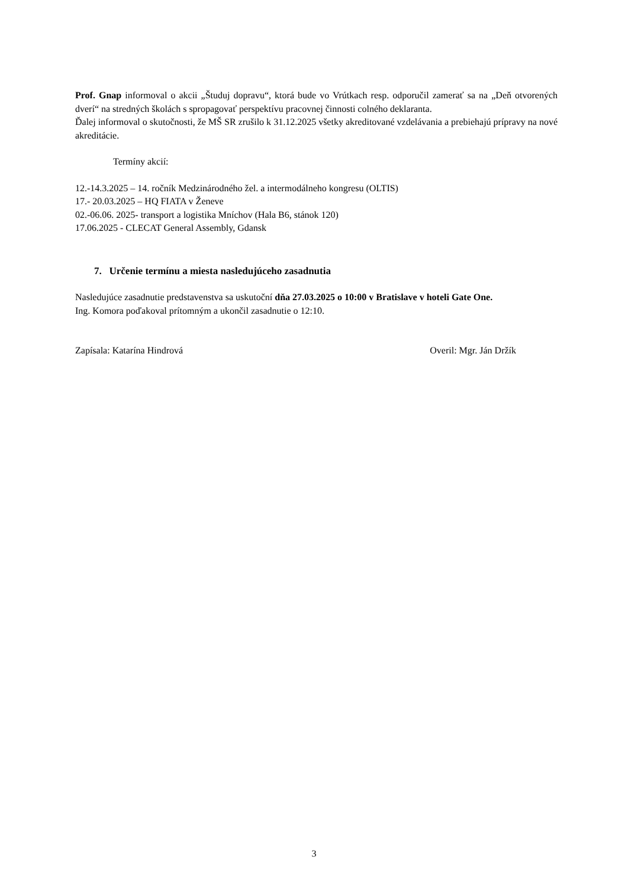Prof. Gnap informoval o akcii „Študuj dopravu“, ktorá bude vo Vrútkach resp. odporučil zamerať sa na „Deň otvorených dverí“ na stredných školách s spropagovať perspektívu pracovnej činnosti colného deklaranta.
Ďalej informoval o skutočnosti, že MŠ SR zrušilo k 31.12.2025 všetky akreditované vzdelávania a prebiehajú prípravy na nové akreditácie.
Termíny akcií:
12.-14.3.2025 – 14. ročník Medzinárodného žel. a intermodálneho kongresu (OLTIS)
17.- 20.03.2025 – HQ FIATA v Ženeve
02.-06.06. 2025- transport a logistika Mníchov (Hala B6, stánok 120)
17.06.2025 - CLECAT General Assembly, Gdansk
7. Určenie termínu a miesta nasledujúceho zasadnutia
Nasledujúce zasadnutie predstavenstva sa uskutoční dňa 27.03.2025 o 10:00 v Bratislave v hoteli Gate One.
Ing. Komora poďakoval prítomným a ukončil zasadnutie o 12:10.
Zapísala: Katarína Hindrová Overil: Mgr. Ján Držík
3